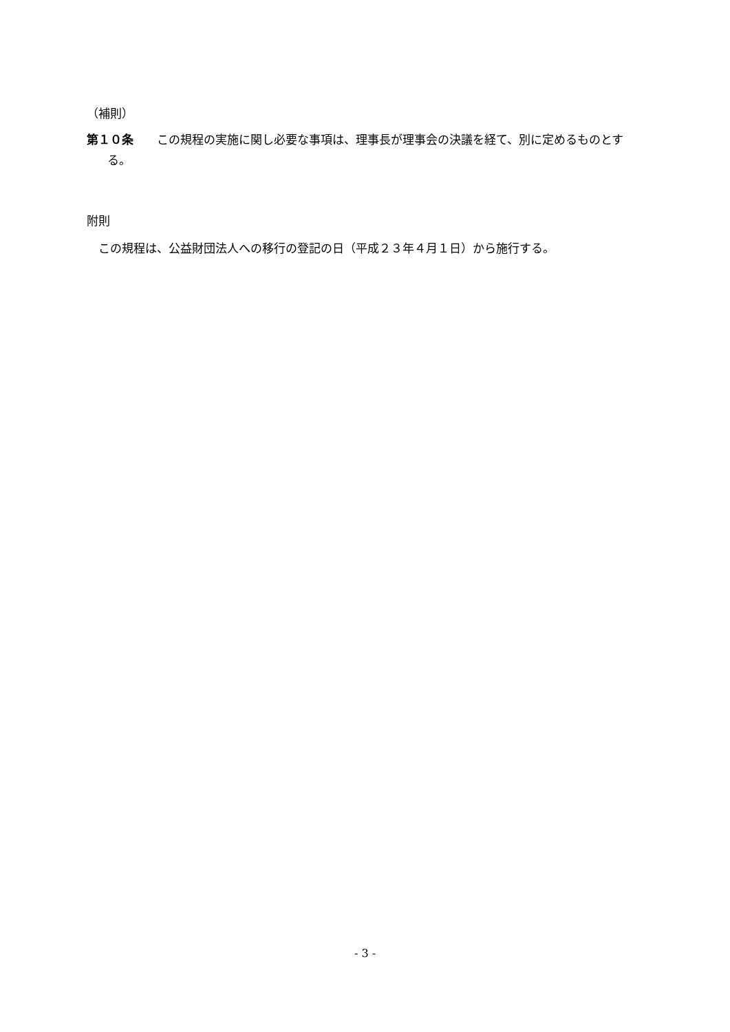（補則）
第１０条　　この規程の実施に関し必要な事項は、理事長が理事会の決議を経て、別に定めるものとする。
附則
　この規程は、公益財団法人への移行の登記の日（平成２３年４月１日）から施行する。
- 3 -